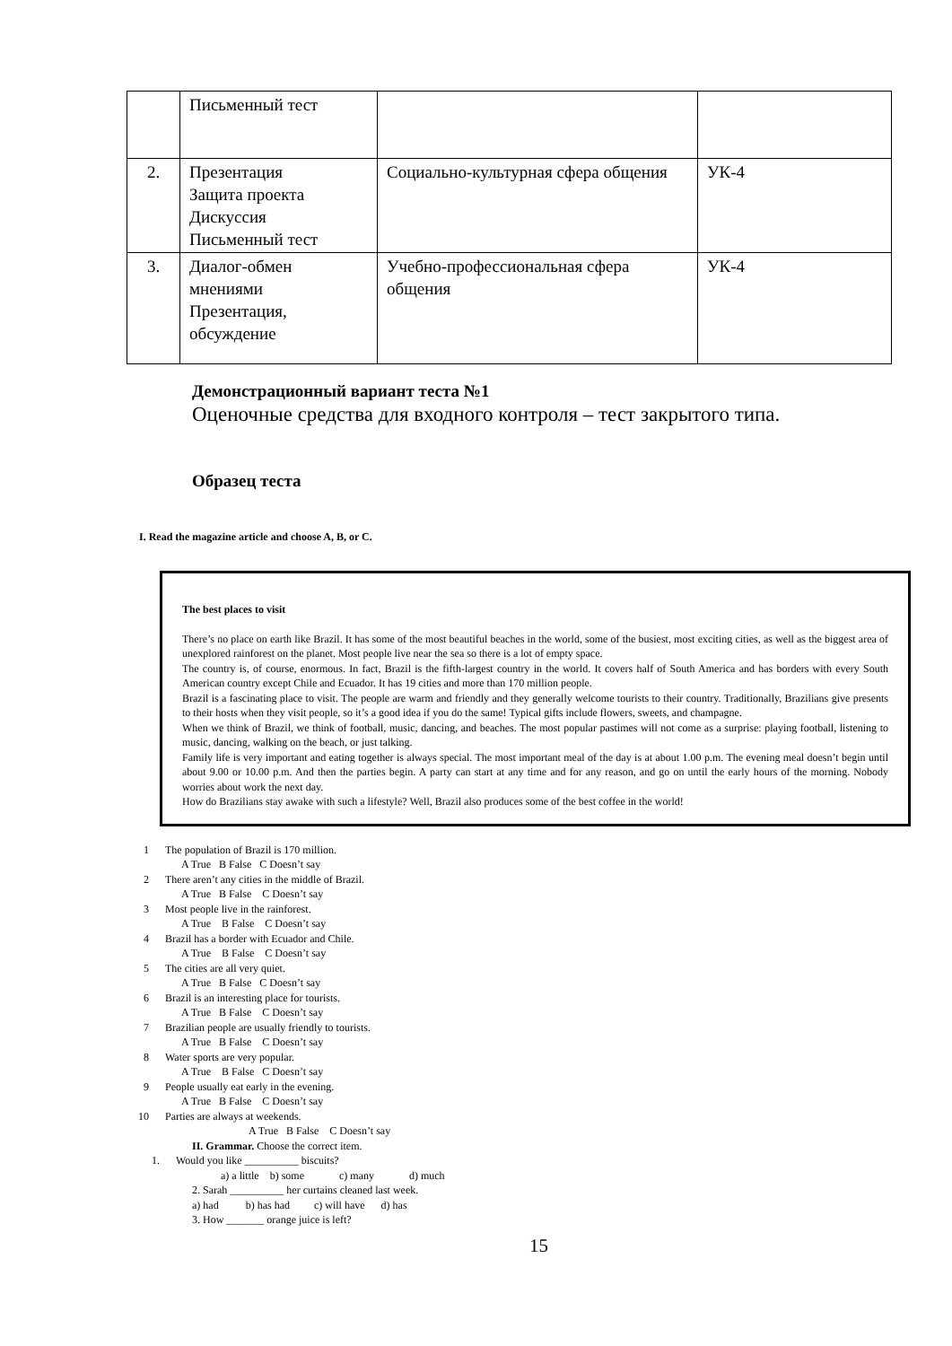| | Письменный тест | | |
| 2. | Презентация Защита проекта Дискуссия Письменный тест | Социально-культурная сфера общения | УК-4 |
| 3. | Диалог-обмен мнениями Презентация, обсуждение | Учебно-профессиональная сфера общения | УК-4 |
Демонстрационный вариант теста №1
Оценочные средства для входного контроля – тест закрытого типа.
Образец теста
I. Read the magazine article and choose A, B, or C.
The best places to visit
There’s no place on earth like Brazil. It has some of the most beautiful beaches in the world, some of the busiest, most exciting cities, as well as the biggest area of unexplored rainforest on the planet. Most people live near the sea so there is a lot of empty space.
The country is, of course, enormous. In fact, Brazil is the fifth-largest country in the world. It covers half of South America and has borders with every South American country except Chile and Ecuador. It has 19 cities and more than 170 million people.
Brazil is a fascinating place to visit. The people are warm and friendly and they generally welcome tourists to their country. Traditionally, Brazilians give presents to their hosts when they visit people, so it’s a good idea if you do the same! Typical gifts include flowers, sweets, and champagne.
When we think of Brazil, we think of football, music, dancing, and beaches. The most popular pastimes will not come as a surprise: playing football, listening to music, dancing, walking on the beach, or just talking.
Family life is very important and eating together is always special. The most important meal of the day is at about 1.00 p.m. The evening meal doesn’t begin until about 9.00 or 10.00 p.m. And then the parties begin. A party can start at any time and for any reason, and go on until the early hours of the morning. Nobody worries about work the next day.
How do Brazilians stay awake with such a lifestyle? Well, Brazil also produces some of the best coffee in the world!
1 The population of Brazil is 170 million.
A True B False C Doesn’t say
2 There aren’t any cities in the middle of Brazil.
A True B False C Doesn’t say
3 Most people live in the rainforest.
A True B False C Doesn’t say
4 Brazil has a border with Ecuador and Chile.
A True B False C Doesn’t say
5 The cities are all very quiet.
A True B False C Doesn’t say
6 Brazil is an interesting place for tourists.
A True B False C Doesn’t say
7 Brazilian people are usually friendly to tourists.
A True B False C Doesn’t say
8 Water sports are very popular.
A True B False C Doesn’t say
9 People usually eat early in the evening.
A True B False C Doesn’t say
10 Parties are always at weekends.
A True B False C Doesn’t say
II. Grammar. Choose the correct item.
1. Would you like __________ biscuits?
a) a little b) some c) many d) much
2. Sarah __________ her curtains cleaned last week.
a) had b) has had c) will have d) has
3. How _______ orange juice is left?
15